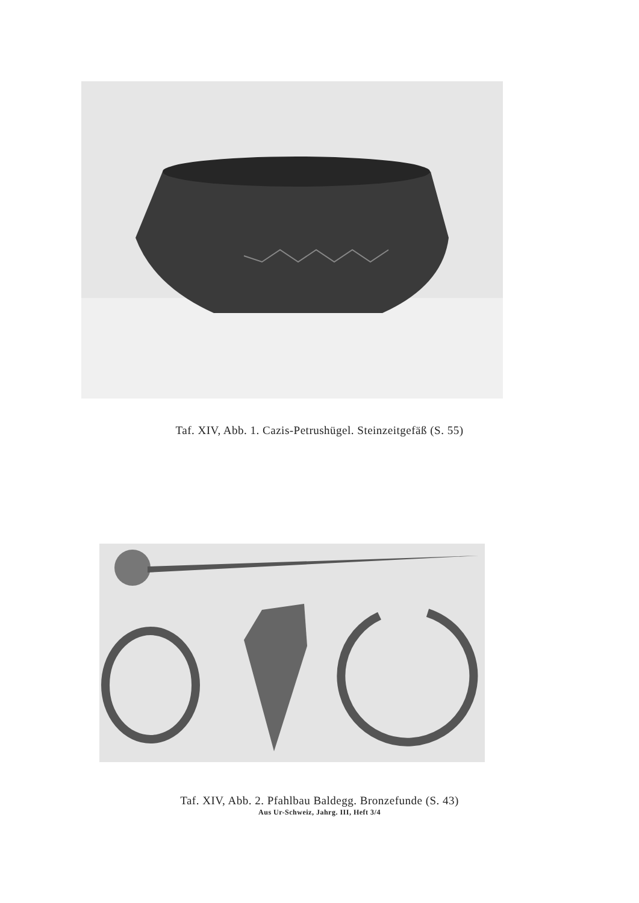Taf. XIV, Abb. 1. Cazis-Petrushügel. Steinzeitgefäß (S. 55)
Taf. XIV, Abb. 2. Pfahlbau Baldegg. Bronzefunde (S. 43)
Aus Ur-Schweiz, Jahrg. III, Heft 3/4